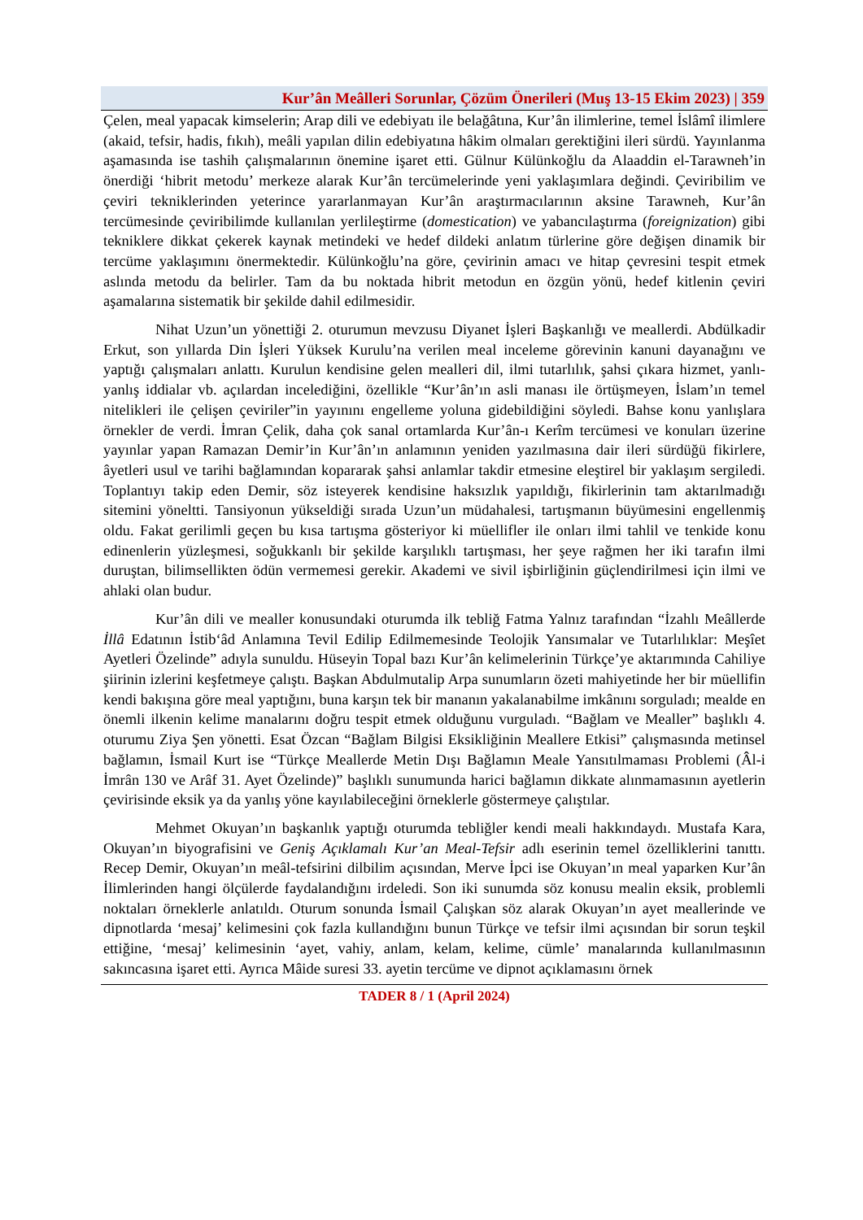Kur’ân Meâlleri Sorunlar, Çözüm Önerileri (Muş 13-15 Ekim 2023) | 359
Çelen, meal yapacak kimselerin; Arap dili ve edebiyatı ile belağâtına, Kur’ân ilimlerine, temel İslâmî ilimlere (akaid, tefsir, hadis, fıkıh), meâli yapılan dilin edebiyatına hâkim olmaları gerektiğini ileri sürdü. Yayınlanma aşamasında ise tashih çalışmalarının önemine işaret etti. Gülnur Külünkoğlu da Alaaddin el-Tarawneh’in önerdiği ‘hibrit metodu’ merkeze alarak Kur’ân tercümelerinde yeni yaklaşımlara değindi. Çeviribilim ve çeviri tekniklerinden yeterince yararlanmayan Kur’ân araştırmacılarının aksine Tarawneh, Kur’ân tercümesinde çeviribilimde kullanılan yerlileştirme (domestication) ve yabancılaştırma (foreignization) gibi tekniklere dikkat çekerek kaynak metindeki ve hedef dildeki anlatım türlerine göre değişen dinamik bir tercüme yaklaşımını önermektedir. Külünkoğlu’na göre, çevirinin amacı ve hitap çevresini tespit etmek aslında metodu da belirler. Tam da bu noktada hibrit metodun en özgün yönü, hedef kitlenin çeviri aşamalarına sistematik bir şekilde dahil edilmesidir.
Nihat Uzun’un yönettiği 2. oturumun mevzusu Diyanet İşleri Başkanlığı ve meallerdi. Abdülkadir Erkut, son yıllarda Din İşleri Yüksek Kurulu’na verilen meal inceleme görevinin kanuni dayanağını ve yaptığı çalışmaları anlattı. Kurulun kendisine gelen mealleri dil, ilmi tutarlılık, şahsi çıkara hizmet, yanlı-yanlış iddialar vb. açılardan incelediğini, özellikle “Kur’ân’ın asli manası ile örtüşmeyen, İslam’ın temel nitelikleri ile çelişen çeviriler”in yayınını engelleme yoluna gidebildiğini söyledi. Bahse konu yanlışlara örnekler de verdi. İmran Çelik, daha çok sanal ortamlarda Kur’ân-ı Kerîm tercümesi ve konuları üzerine yayınlar yapan Ramazan Demir’in Kur’ân’ın anlamının yeniden yazılmasına dair ileri sürdüğü fikirlere, âyetleri usul ve tarihi bağlamından kopararak şahsi anlamlar takdir etmesine eleştirel bir yaklaşım sergiledi. Toplantıyı takip eden Demir, söz isteyerek kendisine haksızlık yapıldığı, fikirlerinin tam aktarılmadığı sitemini yöneltti. Tansiyonun yükseldiği sırada Uzun’un müdahalesi, tartışmanın büyümesini engellenmiş oldu. Fakat gerilimli geçen bu kısa tartışma gösteriyor ki müellifler ile onları ilmi tahlil ve tenkide konu edinenlerin yüzleşmesi, soğukkanlı bir şekilde karşılıklı tartışması, her şeye rağmen her iki tarafın ilmi duruştan, bilimsellikten ödün vermemesi gerekir. Akademi ve sivil işbirliğinin güçlendirilmesi için ilmi ve ahlaki olan budur.
Kur’ân dili ve mealler konusundaki oturumda ilk tebliğ Fatma Yalnız tarafından “İzahlı Meâllerde İllâ Edatının İstib‘âd Anlamına Tevil Edilip Edilmemesinde Teolojik Yansımalar ve Tutarlılıklar: Meşîet Ayetleri Özelinde” adıyla sunuldu. Hüseyin Topal bazı Kur’ân kelimelerinin Türkçe’ye aktarımında Cahiliye şiirinin izlerini keşfetmeye çalıştı. Başkan Abdulmutalip Arpa sunumların özeti mahiyetinde her bir müellifin kendi bakışına göre meal yaptığını, buna karşın tek bir mananın yakalanabilme imkânını sorguladı; mealde en önemli ilkenin kelime manalarını doğru tespit etmek olduğunu vurguladı. “Bağlam ve Mealler” başlıklı 4. oturumu Ziya Şen yönetti. Esat Özcan “Bağlam Bilgisi Eksikliğinin Meallere Etkisi” çalışmasında metinsel bağlamın, İsmail Kurt ise “Türkçe Meallerde Metin Dışı Bağlamın Meale Yansıtılmaması Problemi (Âl-i İmrân 130 ve Arâf 31. Ayet Özelinde)” başlıklı sunumunda harici bağlamın dikkate alınmamasının ayetlerin çevirisinde eksik ya da yanlış yöne kayılabileceğini örneklerle göstermeye çalıştılar.
Mehmet Okuyan’ın başkanlık yaptığı oturumda tebliğler kendi meali hakkındaydı. Mustafa Kara, Okuyan’ın biyografisini ve Geniş Açıklamalı Kur’an Meal-Tefsir adlı eserinin temel özelliklerini tanıttı. Recep Demir, Okuyan’ın meâl-tefsirini dilbilim açısından, Merve İpci ise Okuyan’ın meal yaparken Kur’ân İlimlerinden hangi ölçülerde faydalandığını irdeledi. Son iki sunumda söz konusu mealin eksik, problemli noktaları örneklerle anlatıldı. Oturum sonunda İsmail Çalışkan söz alarak Okuyan’ın ayet meallerinde ve dipnotlarda ‘mesaj’ kelimesini çok fazla kullandığını bunun Türkçe ve tefsir ilmi açısından bir sorun teşkil ettiğine, ‘mesaj’ kelimesinin ‘ayet, vahiy, anlam, kelam, kelime, cümle’ manalarında kullanılmasının sakıncasına işaret etti. Ayrıca Mâide suresi 33. ayetin tercüme ve dipnot açıklamasını örnek
TADER 8 / 1 (April 2024)